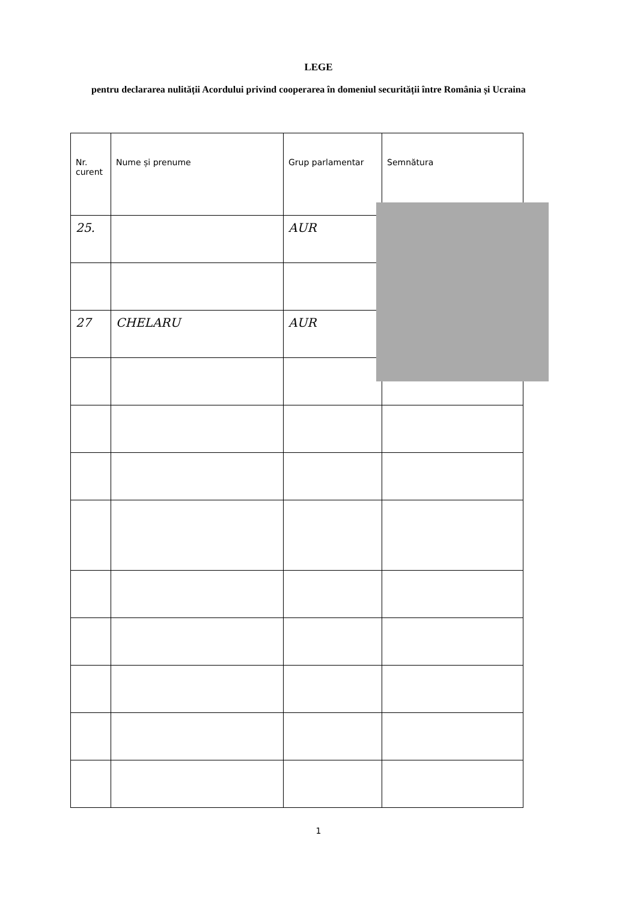LEGE
pentru declararea nulității Acordului privind cooperarea în domeniul securității între România și Ucraina
| Nr. curent | Nume și prenume | Grup parlamentar | Semnătura |
| --- | --- | --- | --- |
| 25. | | AUR | |
| 27 | CHELARU | AUR | |
1